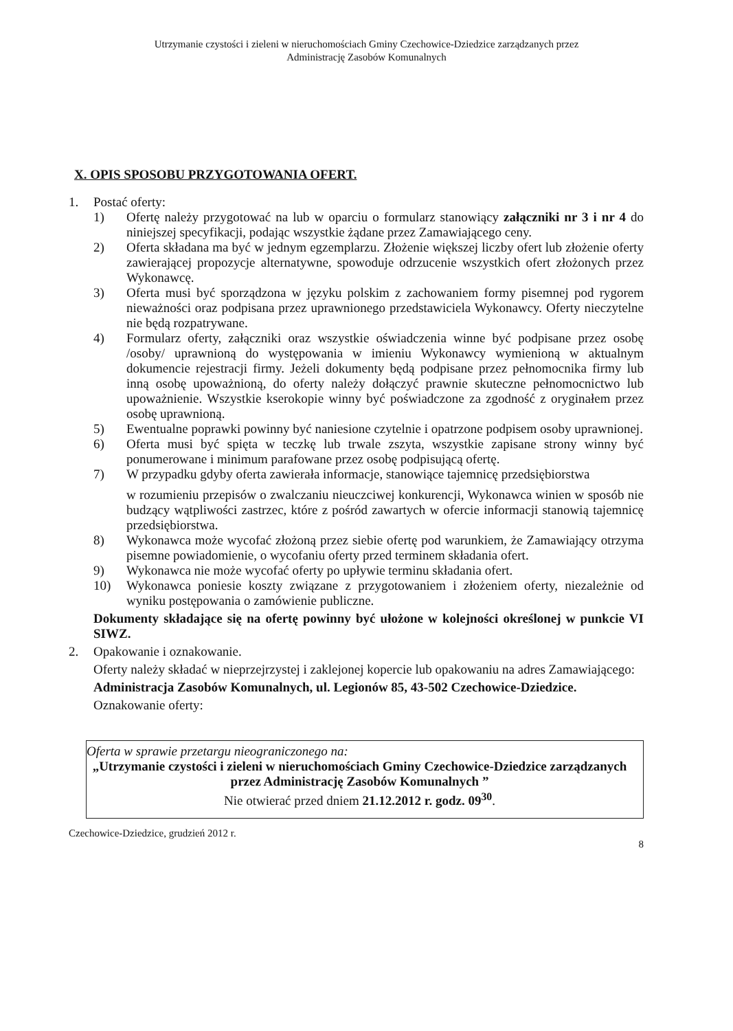Utrzymanie czystości i zieleni w nieruchomościach Gminy Czechowice-Dziedzice zarządzanych przez
Administrację Zasobów Komunalnych
X. OPIS SPOSOBU PRZYGOTOWANIA OFERT.
1. Postać oferty:
1) Ofertę należy przygotować na lub w oparciu o formularz stanowiący załączniki nr 3 i nr 4 do niniejszej specyfikacji, podając wszystkie żądane przez Zamawiającego ceny.
2) Oferta składana ma być w jednym egzemplarzu. Złożenie większej liczby ofert lub złożenie oferty zawierającej propozycje alternatywne, spowoduje odrzucenie wszystkich ofert złożonych przez Wykonawcę.
3) Oferta musi być sporządzona w języku polskim z zachowaniem formy pisemnej pod rygorem nieważności oraz podpisana przez uprawnionego przedstawiciela Wykonawcy. Oferty nieczytelne nie będą rozpatrywane.
4) Formularz oferty, załączniki oraz wszystkie oświadczenia winne być podpisane przez osobę /osoby/ uprawnioną do występowania w imieniu Wykonawcy wymienioną w aktualnym dokumencie rejestracji firmy. Jeżeli dokumenty będą podpisane przez pełnomocnika firmy lub inną osobę upoważnioną, do oferty należy dołączyć prawnie skuteczne pełnomocnictwo lub upoważnienie. Wszystkie kserokopie winny być poświadczone za zgodność z oryginałem przez osobę uprawnioną.
5) Ewentualne poprawki powinny być naniesione czytelnie i opatrzone podpisem osoby uprawnionej.
6) Oferta musi być spięta w teczkę lub trwale zszyta, wszystkie zapisane strony winny być ponumerowane i minimum parafowane przez osobę podpisującą ofertę.
7) W przypadku gdyby oferta zawierała informacje, stanowiące tajemnicę przedsiębiorstwa
w rozumieniu przepisów o zwalczaniu nieuczciwej konkurencji, Wykonawca winien w sposób nie budzący wątpliwości zastrzec, które z pośród zawartych w ofercie informacji stanowią tajemnicę przedsiębiorstwa.
8) Wykonawca może wycofać złożoną przez siebie ofertę pod warunkiem, że Zamawiający otrzyma pisemne powiadomienie, o wycofaniu oferty przed terminem składania ofert.
9) Wykonawca nie może wycofać oferty po upływie terminu składania ofert.
10) Wykonawca poniesie koszty związane z przygotowaniem i złożeniem oferty, niezależnie od wyniku postępowania o zamówienie publiczne.
Dokumenty składające się na ofertę powinny być ułożone w kolejności określonej w punkcie VI SIWZ.
2. Opakowanie i oznakowanie.
Oferty należy składać w nieprzejrzystej i zaklejonej kopercie lub opakowaniu na adres Zamawiającego:
Administracja Zasobów Komunalnych, ul. Legionów 85, 43-502 Czechowice-Dziedzice.
Oznakowanie oferty:
Oferta w sprawie przetargu nieograniczonego na:
„Utrzymanie czystości i zieleni w nieruchomościach Gminy Czechowice-Dziedzice zarządzanych przez Administrację Zasobów Komunalnych ”
Nie otwierać przed dniem 21.12.2012 r. godz. 09<sup>30</sup>.
Czechowice-Dziedzice, grudzień 2012 r. 8